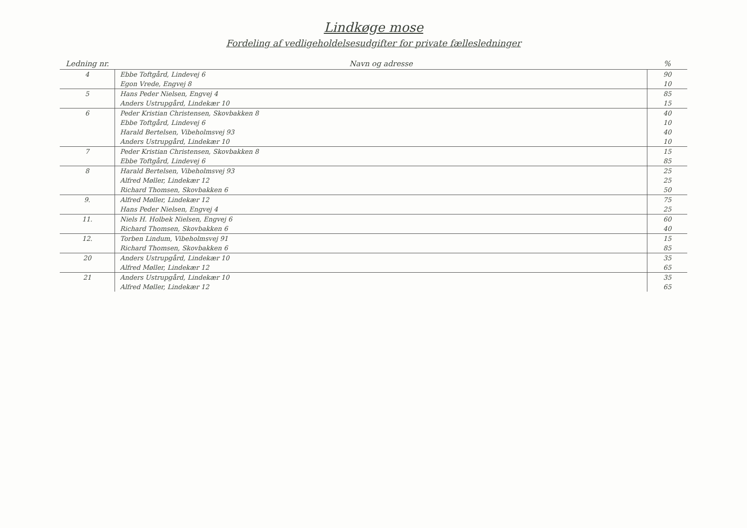Lindkøge mose
Fordeling af vedligeholdelsesudgifter for private fællesledninger
| Ledning nr. | Navn og adresse | % |
| --- | --- | --- |
| 4 | Ebbe Toftgård, Lindevej 6 | 90 |
| | Egon Vrede, Engvej 8 | 10 |
| 5 | Hans Peder Nielsen, Engvej 4 | 85 |
| | Anders Ustrupgård, Lindekær 10 | 15 |
| 6 | Peder Kristian Christensen, Skovbakken 8 | 40 |
| | Ebbe Toftgård, Lindevej 6 | 10 |
| | Harald Bertelsen, Vibeholmsvej 93 | 40 |
| | Anders Ustrupgård, Lindekær 10 | 10 |
| 7 | Peder Kristian Christensen, Skovbakken 8 | 15 |
| | Ebbe Toftgård, Lindevej 6 | 85 |
| 8 | Harald Bertelsen, Vibeholmsvej 93 | 25 |
| | Alfred Møller, Lindekær 12 | 25 |
| | Richard Thomsen, Skovbakken 6 | 50 |
| 9. | Alfred Møller, Lindekær 12 | 75 |
| | Hans Peder Nielsen, Engvej 4 | 25 |
| 11. | Niels H. Holbek Nielsen, Engvej 6 | 60 |
| | Richard Thomsen, Skovbakken 6 | 40 |
| 12. | Torben Lindum, Vibeholmsvej 91 | 15 |
| | Richard Thomsen, Skovbakken 6 | 85 |
| 20 | Anders Ustrupgård, Lindekær 10 | 35 |
| | Alfred Møller, Lindekær 12 | 65 |
| 21 | Anders Ustrupgård, Lindekær 10 | 35 |
| | Alfred Møller, Lindekær 12 | 65 |